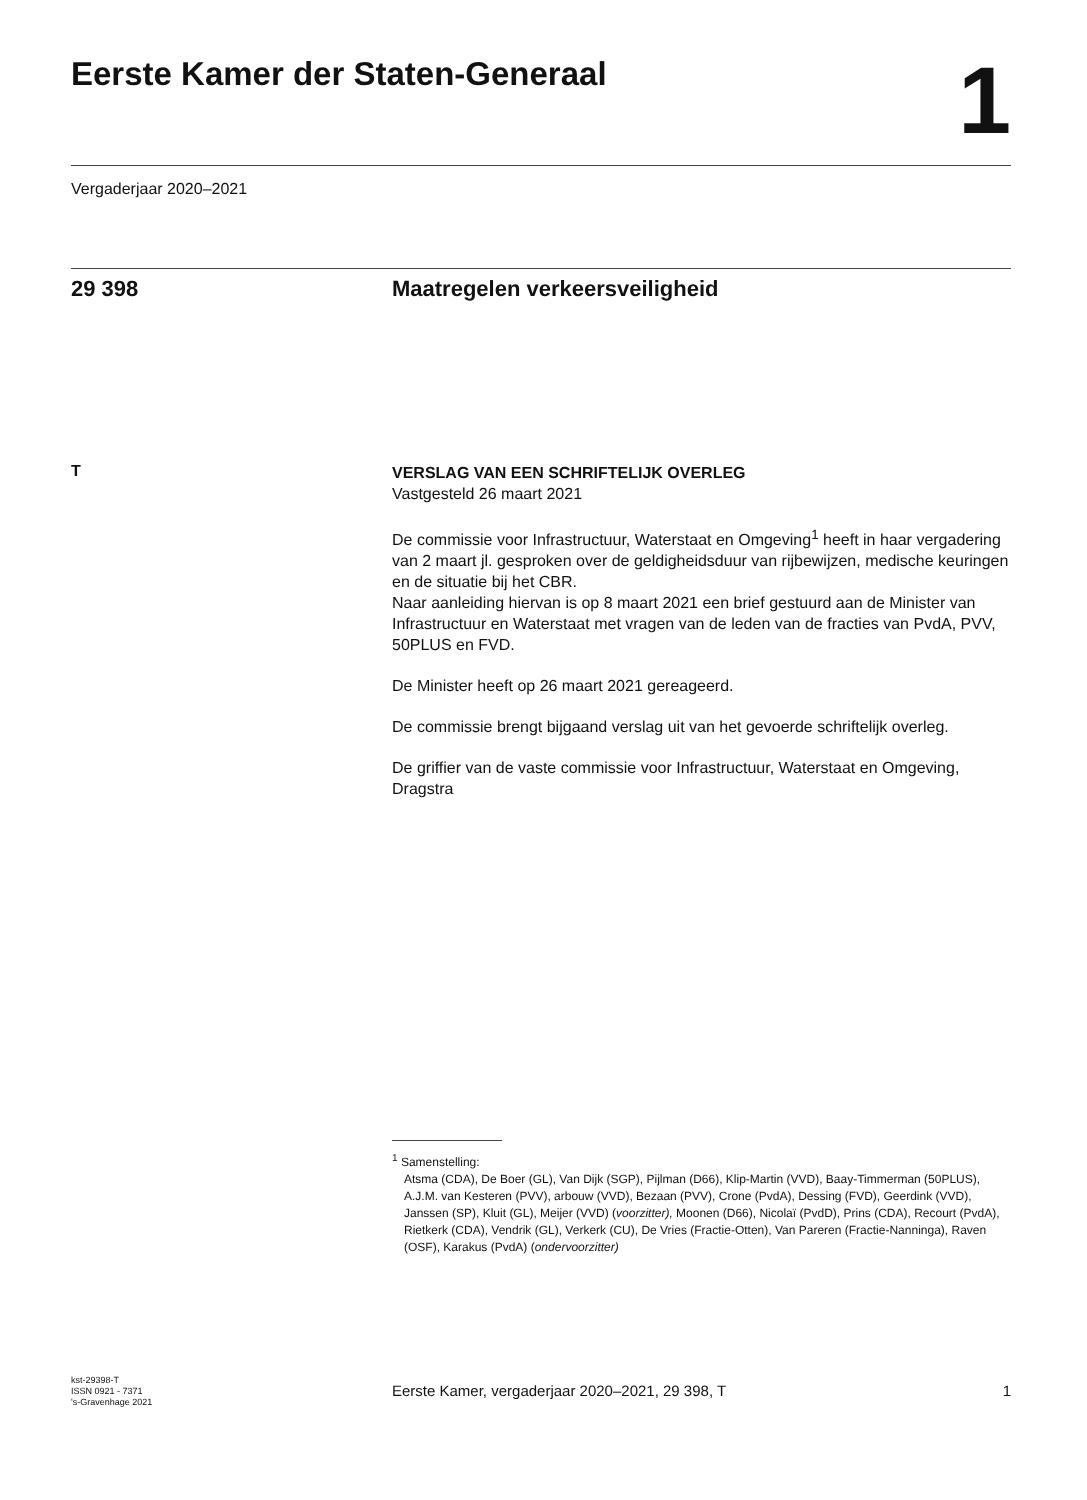Eerste Kamer der Staten-Generaal
1
Vergaderjaar 2020–2021
29 398 Maatregelen verkeersveiligheid
T
VERSLAG VAN EEN SCHRIFTELIJK OVERLEG
Vastgesteld 26 maart 2021
De commissie voor Infrastructuur, Waterstaat en Omgeving<sup>1</sup> heeft in haar vergadering van 2 maart jl. gesproken over de geldigheidsduur van rijbewijzen, medische keuringen en de situatie bij het CBR.
Naar aanleiding hiervan is op 8 maart 2021 een brief gestuurd aan de Minister van Infrastructuur en Waterstaat met vragen van de leden van de fracties van PvdA, PVV, 50PLUS en FVD.
De Minister heeft op 26 maart 2021 gereageerd.
De commissie brengt bijgaand verslag uit van het gevoerde schriftelijk overleg.
De griffier van de vaste commissie voor Infrastructuur, Waterstaat en Omgeving,
Dragstra
<sup>1</sup> Samenstelling:
Atsma (CDA), De Boer (GL), Van Dijk (SGP), Pijlman (D66), Klip-Martin (VVD), Baay-Timmerman (50PLUS), A.J.M. van Kesteren (PVV), arbouw (VVD), Bezaan (PVV), Crone (PvdA), Dessing (FVD), Geerdink (VVD), Janssen (SP), Kluit (GL), Meijer (VVD) (voorzitter), Moonen (D66), Nicolaï (PvdD), Prins (CDA), Recourt (PvdA), Rietkerk (CDA), Vendrik (GL), Verkerk (CU), De Vries (Fractie-Otten), Van Pareren (Fractie-Nanninga), Raven (OSF), Karakus (PvdA) (ondervoorzitter)
kst-29398-T
ISSN 0921 - 7371
's-Gravenhage 2021
Eerste Kamer, vergaderjaar 2020–2021, 29 398, T 1